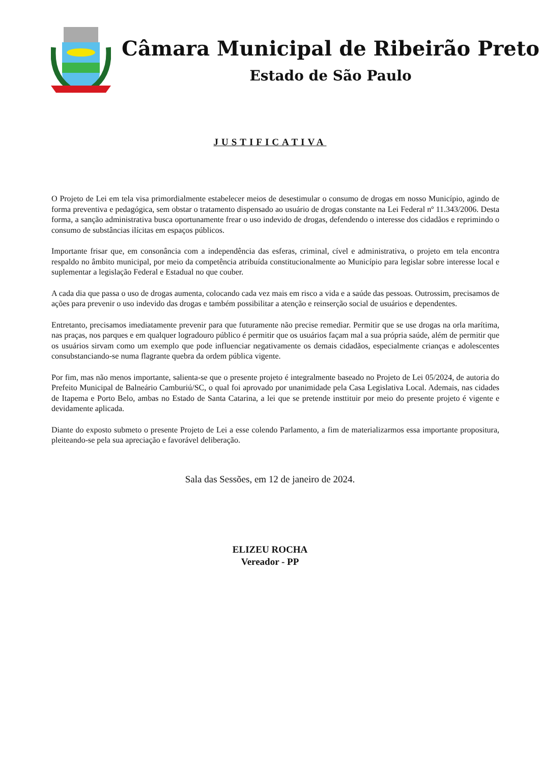Câmara Municipal de Ribeirão Preto
Estado de São Paulo
JUSTIFICATIVA
O Projeto de Lei em tela visa primordialmente estabelecer meios de desestimular o consumo de drogas em nosso Município, agindo de forma preventiva e pedagógica, sem obstar o tratamento dispensado ao usuário de drogas constante na Lei Federal nº 11.343/2006. Desta forma, a sanção administrativa busca oportunamente frear o uso indevido de drogas, defendendo o interesse dos cidadãos e reprimindo o consumo de substâncias ilícitas em espaços públicos.
Importante frisar que, em consonância com a independência das esferas, criminal, cível e administrativa, o projeto em tela encontra respaldo no âmbito municipal, por meio da competência atribuída constitucionalmente ao Município para legislar sobre interesse local e suplementar a legislação Federal e Estadual no que couber.
A cada dia que passa o uso de drogas aumenta, colocando cada vez mais em risco a vida e a saúde das pessoas. Outrossim, precisamos de ações para prevenir o uso indevido das drogas e também possibilitar a atenção e reinserção social de usuários e dependentes.
Entretanto, precisamos imediatamente prevenir para que futuramente não precise remediar. Permitir que se use drogas na orla marítima, nas praças, nos parques e em qualquer logradouro público é permitir que os usuários façam mal a sua própria saúde, além de permitir que os usuários sirvam como um exemplo que pode influenciar negativamente os demais cidadãos, especialmente crianças e adolescentes consubstanciando-se numa flagrante quebra da ordem pública vigente.
Por fim, mas não menos importante, salienta-se que o presente projeto é integralmente baseado no Projeto de Lei 05/2024, de autoria do Prefeito Municipal de Balneário Camburiú/SC, o qual foi aprovado por unanimidade pela Casa Legislativa Local. Ademais, nas cidades de Itapema e Porto Belo, ambas no Estado de Santa Catarina, a lei que se pretende insttituir por meio do presente projeto é vigente e devidamente aplicada.
Diante do exposto submeto o presente Projeto de Lei a esse colendo Parlamento, a fim de materializarmos essa importante propositura, pleiteando-se pela sua apreciação e favorável deliberação.
Sala das Sessões, em 12 de janeiro de 2024.
ELIZEU ROCHA
Vereador - PP